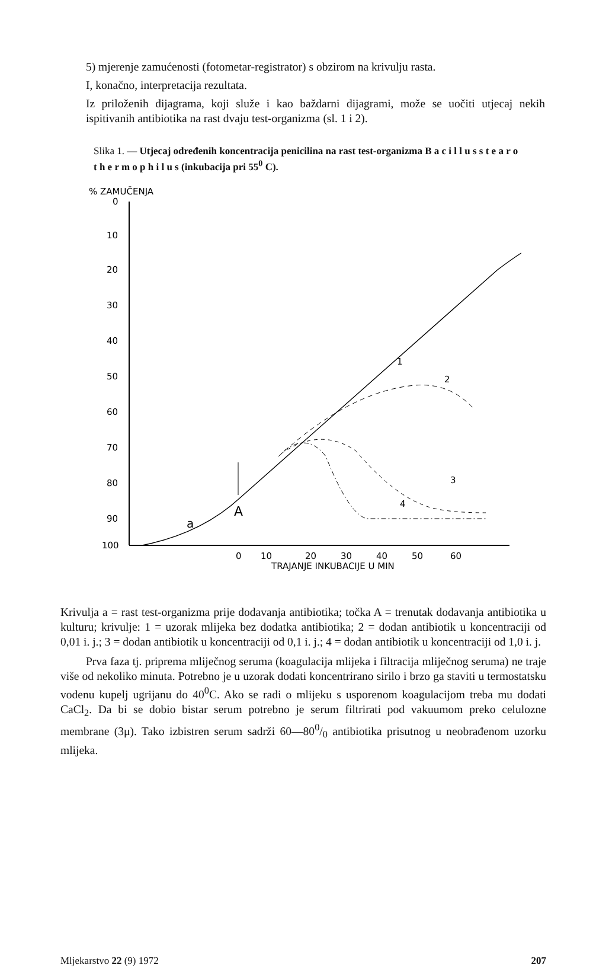5) mjerenje zamućenosti (fotometar-registrator) s obzirom na krivulju rasta.
I, konačno, interpretacija rezultata.
Iz priloženih dijagrama, koji služe i kao baždarni dijagrami, može se uočiti utjecaj nekih ispitivanih antibiotika na rast dvaju test-organizma (sl. 1 i 2).
Slika 1. — Utjecaj određenih koncentracija penicilina na rast test-organizma B a c i l l u s s t e a r o t h e r m o p h i l u s (inkubacija pri 55<sup>0</sup> C).
% ZAMUČENJA
0
10
20
30
40
50
60
70
80
90
100
0
10
20
30
40
50
60
TRAJANJE INKUBACIJE U MIN
A
a
1
2
3
4
Krivulja a = rast test-organizma prije dodavanja antibiotika; točka A = trenutak dodavanja antibiotika u kulturu; krivulje: 1 = uzorak mlijeka bez dodatka antibiotika; 2 = dodan antibiotik u koncentraciji od 0,01 i. j.; 3 = dodan antibiotik u koncentraciji od 0,1 i. j.; 4 = dodan antibiotik u koncentraciji od 1,0 i. j.
Prva faza tj. priprema mliječnog seruma (koagulacija mlijeka i filtracija mliječnog seruma) ne traje više od nekoliko minuta. Potrebno je u uzorak dodati koncentrirano sirilo i brzo ga staviti u termostatsku vodenu kupelj ugrijanu do 40<sup>0</sup>C. Ako se radi o mlijeku s usporenom koagulacijom treba mu dodati CaCl<sub>2</sub>. Da bi se dobio bistar serum potrebno je serum filtrirati pod vakuumom preko celulozne membrane (3μ). Tako izbistren serum sadrži 60—800/0 antibiotika prisutnog u neobrađenom uzorku mlijeka.
Mljekarstvo 22 (9) 1972 207